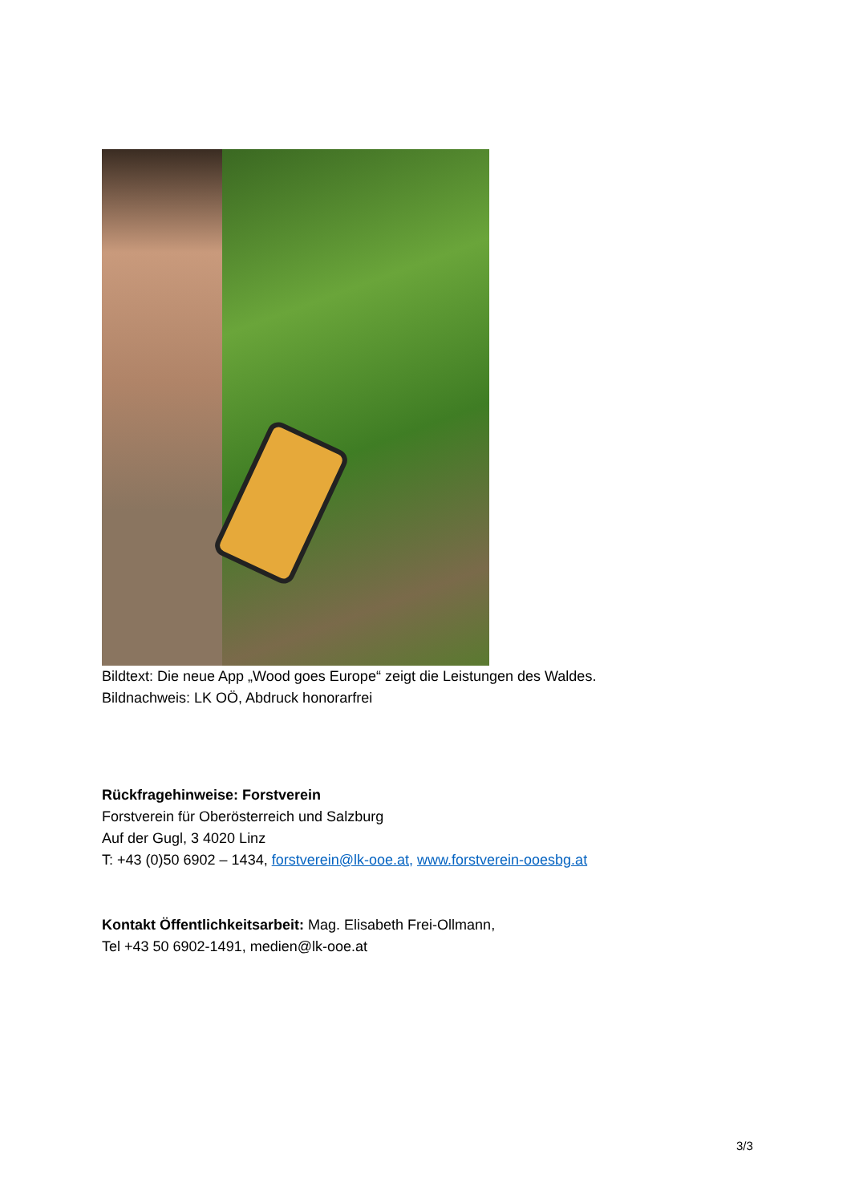Bildtext: Die neue App „Wood goes Europe“ zeigt die Leistungen des Waldes.
Bildnachweis: LK OÖ, Abdruck honorarfrei
Rückfragehinweise: Forstverein
Forstverein für Oberösterreich und Salzburg
Auf der Gugl, 3 4020 Linz
T: +43 (0)50 6902 – 1434, forstverein@lk-ooe.at, www.forstverein-ooesbg.at
Kontakt Öffentlichkeitsarbeit: Mag. Elisabeth Frei-Ollmann,
Tel +43 50 6902-1491, medien@lk-ooe.at
3/3